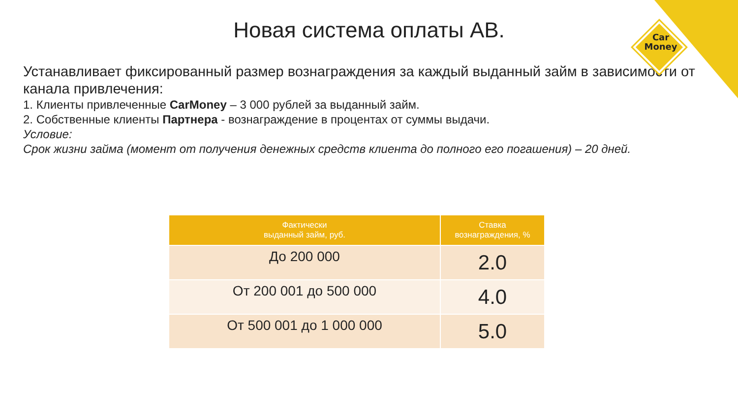Car
Money
Новая система оплаты АВ.
Устанавливает фиксированный размер вознаграждения за каждый выданный займ в зависимости от канала привлечения:
1. Клиенты привлеченные CarMoney – 3 000 рублей за выданный займ.
2. Собственные клиенты Партнера - вознаграждение в процентах от суммы выдачи.
Условие:
Срок жизни займа (момент от получения денежных средств клиента до полного его погашения) – 20 дней.
| Фактически выданный займ, руб. | Ставка вознаграждения, % |
| --- | --- |
| До 200 000 | 2.0 |
| От 200 001 до 500 000 | 4.0 |
| От 500 001 до 1 000 000 | 5.0 |